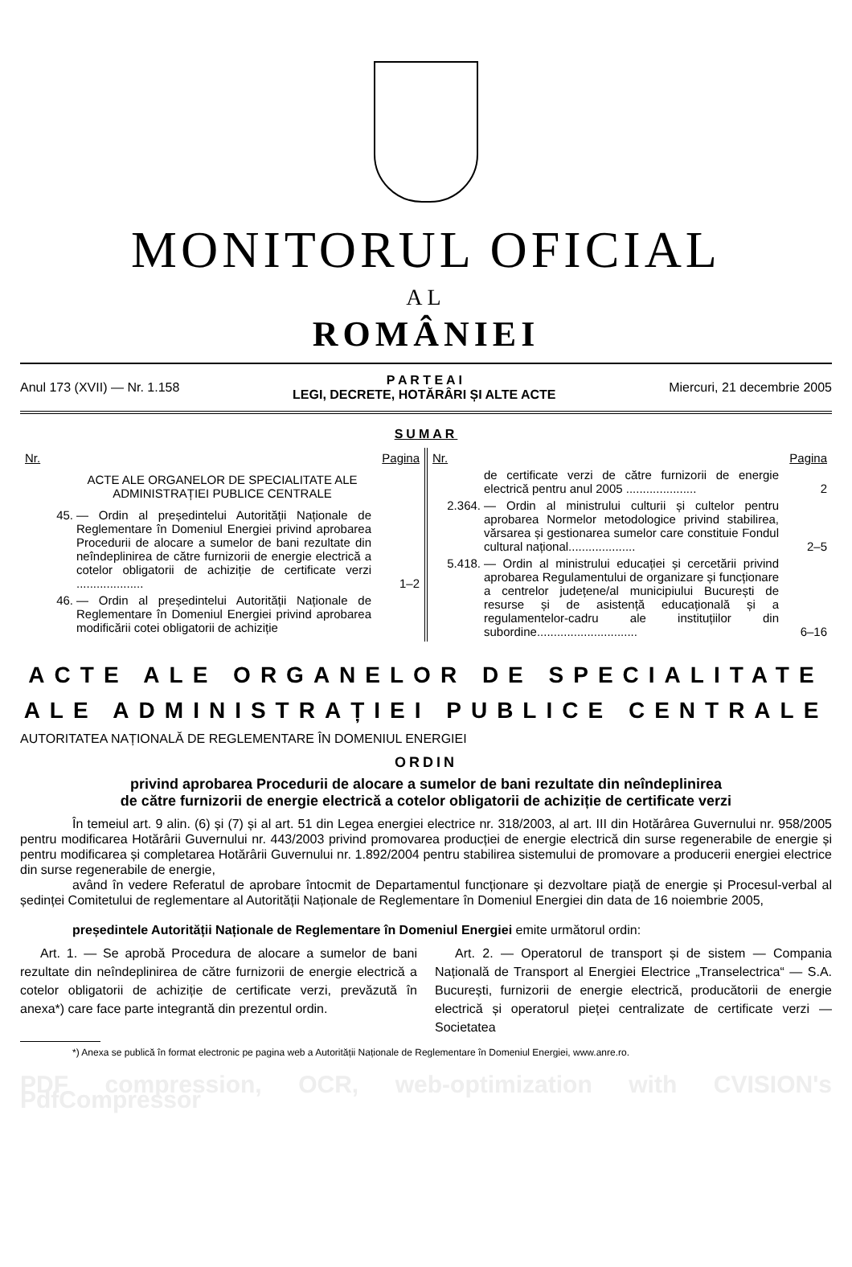MONITORUL OFICIAL
AL
ROMÂNIEI
Anul 173 (XVII) — Nr. 1.158 P A R T E A I
LEGI, DECRETE, HOTĂRÂRI ȘI ALTE ACTE Miercuri, 21 decembrie 2005
SUMAR
Nr. Pagina
ACTE ALE ORGANELOR DE SPECIALITATE ALE ADMINISTRAȚIEI PUBLICE CENTRALE
45. — Ordin al președintelui Autorității Naționale de Reglementare în Domeniul Energiei privind aprobarea Procedurii de alocare a sumelor de bani rezultate din neîndeplinirea de către furnizorii de energie electrică a cotelor obligatorii de achiziție de certificate verzi .................... 1–2
46. — Ordin al președintelui Autorității Naționale de Reglementare în Domeniul Energiei privind aprobarea modificării cotei obligatorii de achiziție
Nr. Pagina
de certificate verzi de către furnizorii de energie electrică pentru anul 2005 ..................... 2
2.364. — Ordin al ministrului culturii și cultelor pentru aprobarea Normelor metodologice privind stabilirea, vărsarea și gestionarea sumelor care constituie Fondul cultural național.................... 2–5
5.418. — Ordin al ministrului educației și cercetării privind aprobarea Regulamentului de organizare și funcționare a centrelor județene/al municipiului București de resurse și de asistență educațională și a regulamentelor-cadru ale instituțiilor din subordine.............................. 6–16
ACTE ALE ORGANELOR DE SPECIALITATE
ALE ADMINISTRAȚIEI PUBLICE CENTRALE
AUTORITATEA NAȚIONALĂ DE REGLEMENTARE ÎN DOMENIUL ENERGIEI
ORDIN
privind aprobarea Procedurii de alocare a sumelor de bani rezultate din neîndeplinirea
de către furnizorii de energie electrică a cotelor obligatorii de achiziție de certificate verzi
În temeiul art. 9 alin. (6) și (7) și al art. 51 din Legea energiei electrice nr. 318/2003, al art. III din Hotărârea Guvernului nr. 958/2005 pentru modificarea Hotărârii Guvernului nr. 443/2003 privind promovarea producției de energie electrică din surse regenerabile de energie și pentru modificarea și completarea Hotărârii Guvernului nr. 1.892/2004 pentru stabilirea sistemului de promovare a producerii energiei electrice din surse regenerabile de energie,
având în vedere Referatul de aprobare întocmit de Departamentul funcționare și dezvoltare piață de energie și Procesul-verbal al ședinței Comitetului de reglementare al Autorității Naționale de Reglementare în Domeniul Energiei din data de 16 noiembrie 2005,
președintele Autorității Naționale de Reglementare în Domeniul Energiei emite următorul ordin:
Art. 1. — Se aprobă Procedura de alocare a sumelor de bani rezultate din neîndeplinirea de către furnizorii de energie electrică a cotelor obligatorii de achiziție de certificate verzi, prevăzută în anexa*) care face parte integrantă din prezentul ordin.
Art. 2. — Operatorul de transport și de sistem — Compania Națională de Transport al Energiei Electrice „Transelectrica“ — S.A. București, furnizorii de energie electrică, producătorii de energie electrică și operatorul pieței centralizate de certificate verzi — Societatea
*) Anexa se publică în format electronic pe pagina web a Autorității Naționale de Reglementare în Domeniul Energiei, www.anre.ro.
PDF compression, OCR, web-optimization with CVISION's PdfCompressor